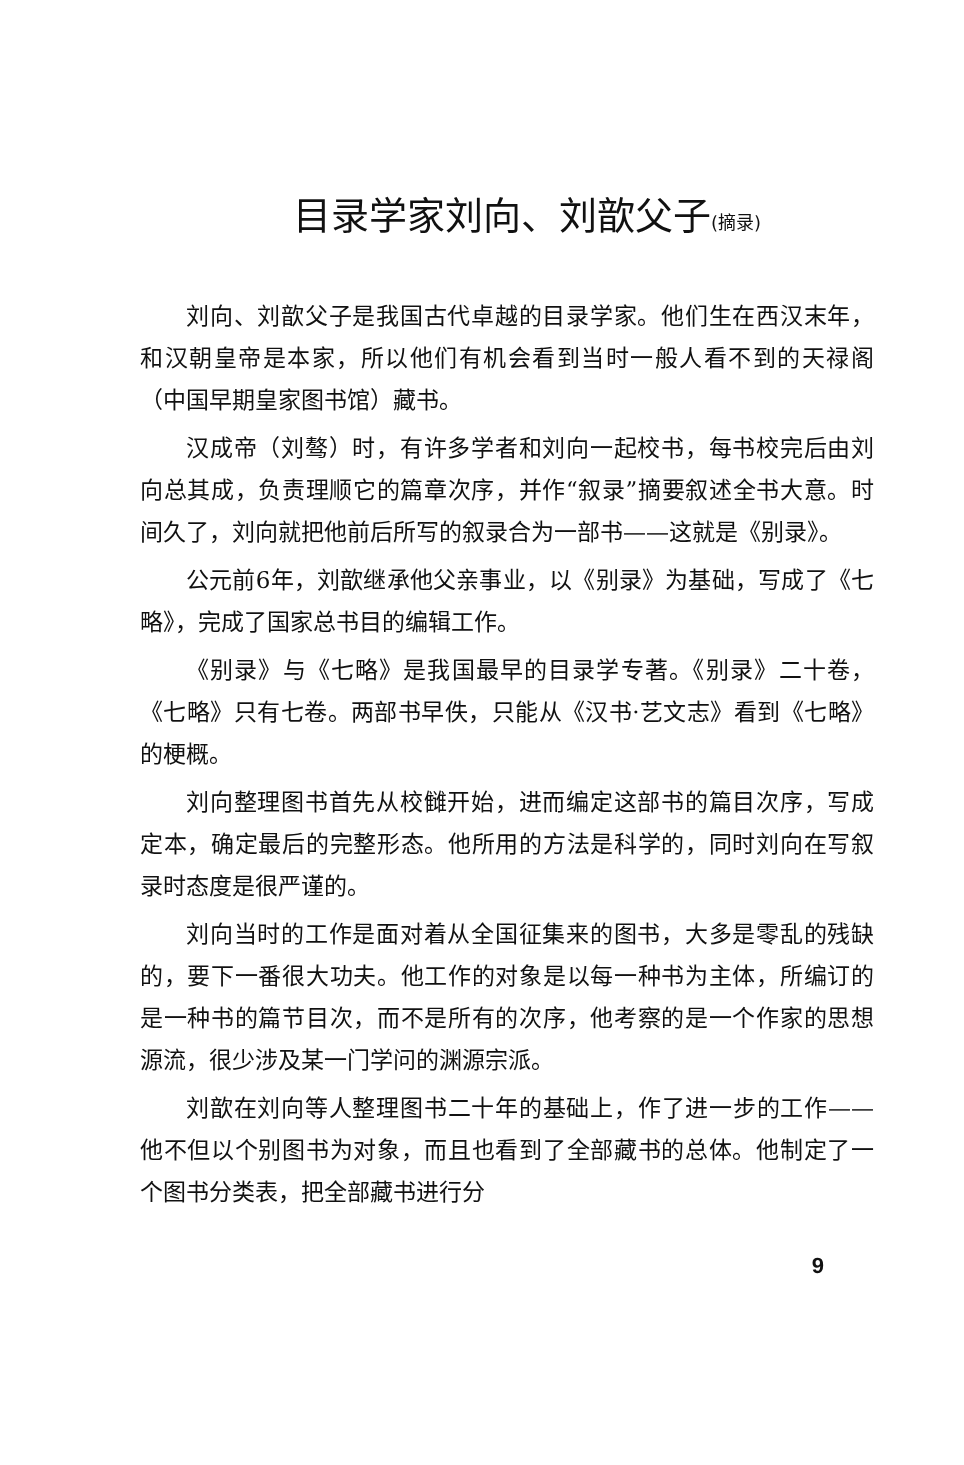目录学家刘向、刘歆父子(摘录)
刘向、刘歆父子是我国古代卓越的目录学家。他们生在西汉末年，和汉朝皇帝是本家，所以他们有机会看到当时一般人看不到的天禄阁（中国早期皇家图书馆）藏书。
汉成帝（刘骜）时，有许多学者和刘向一起校书，每书校完后由刘向总其成，负责理顺它的篇章次序，并作“叙录”摘要叙述全书大意。时间久了，刘向就把他前后所写的叙录合为一部书——这就是《别录》。
公元前6年，刘歆继承他父亲事业，以《别录》为基础，写成了《七略》，完成了国家总书目的编辑工作。
《别录》与《七略》是我国最早的目录学专著。《别录》二十卷，《七略》只有七卷。两部书早佚，只能从《汉书·艺文志》看到《七略》的梗概。
刘向整理图书首先从校雠开始，进而编定这部书的篇目次序，写成定本，确定最后的完整形态。他所用的方法是科学的，同时刘向在写叙录时态度是很严谨的。
刘向当时的工作是面对着从全国征集来的图书，大多是零乱的残缺的，要下一番很大功夫。他工作的对象是以每一种书为主体，所编订的是一种书的篇节目次，而不是所有的次序，他考察的是一个作家的思想源流，很少涉及某一门学问的渊源宗派。
刘歆在刘向等人整理图书二十年的基础上，作了进一步的工作——他不但以个别图书为对象，而且也看到了全部藏书的总体。他制定了一个图书分类表，把全部藏书进行分
9